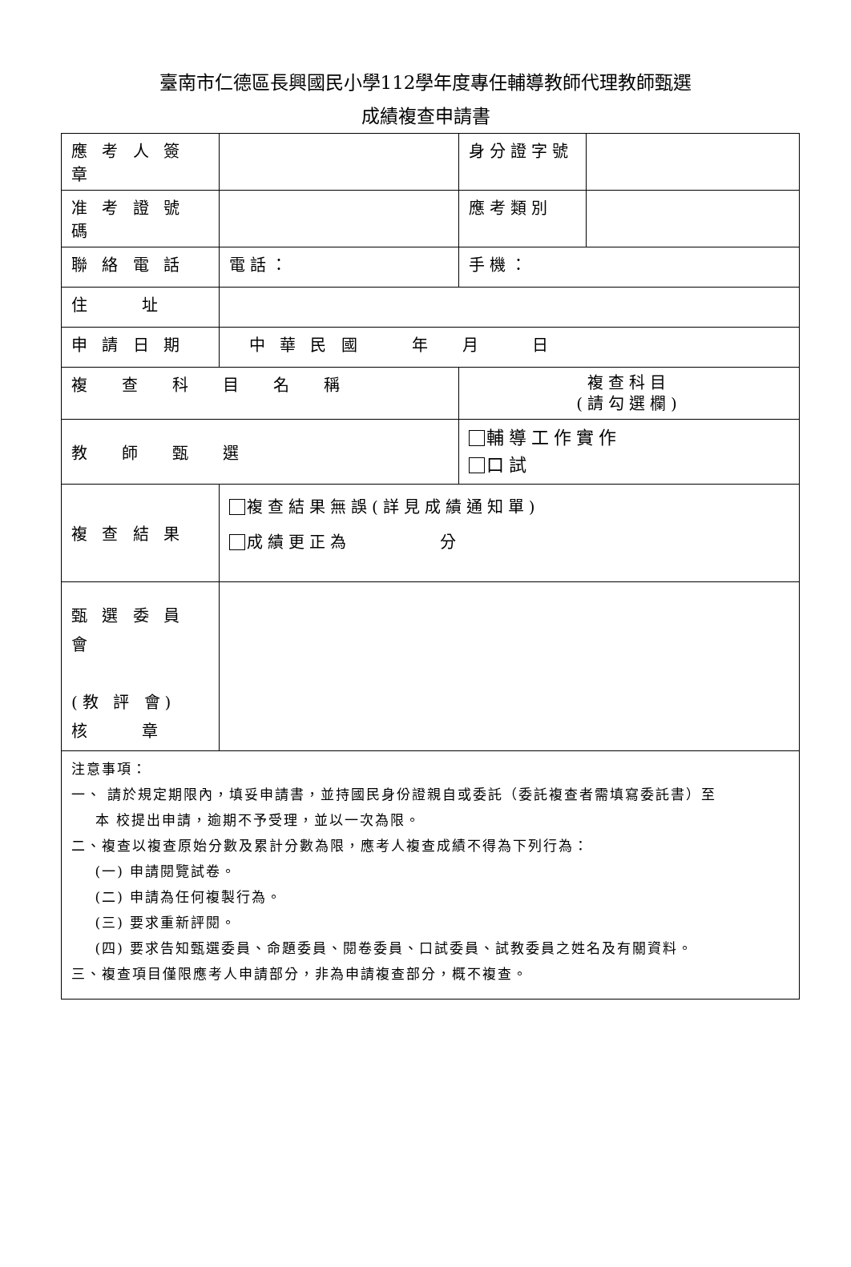臺南市仁德區長興國民小學112學年度專任輔導教師代理教師甄選
成績複查申請書
| 應 考 人 簽 章 | | 身分證字號 | |
| 准 考 證 號 碼 | | 應考類別 | |
| 聯 絡 電 話 | 電話： | 手機： | |
| 住 址 | | | |
| 申 請 日 期 | 中 華 民 國 年 月 日 | | |
| 複 查 科 目 名 稱 | | 複查科目 (請勾選欄) | |
| 教 師 甄 選 | | 輔導工作實作 口試 | |
| 複 查 結 果 | 複查結果無誤(詳見成績通知單) 成績更正為 分 | | |
| 甄 選 委 員 會 (教 評 會) 核 章 | | | |
| 注意事項： 一、 請於規定期限內，填妥申請書，並持國民身份證親自或委託（委託複查者需填寫委託書）至 本 校提出申請，逾期不予受理，並以一次為限。 二、複查以複查原始分數及累計分數為限，應考人複查成績不得為下列行為： (一) 申請閱覽試卷。 (二) 申請為任何複製行為。 (三) 要求重新評閱。 (四) 要求告知甄選委員、命題委員、閱卷委員、口試委員、試教委員之姓名及有關資料。 三、複查項目僅限應考人申請部分，非為申請複查部分，概不複查。 | | | |